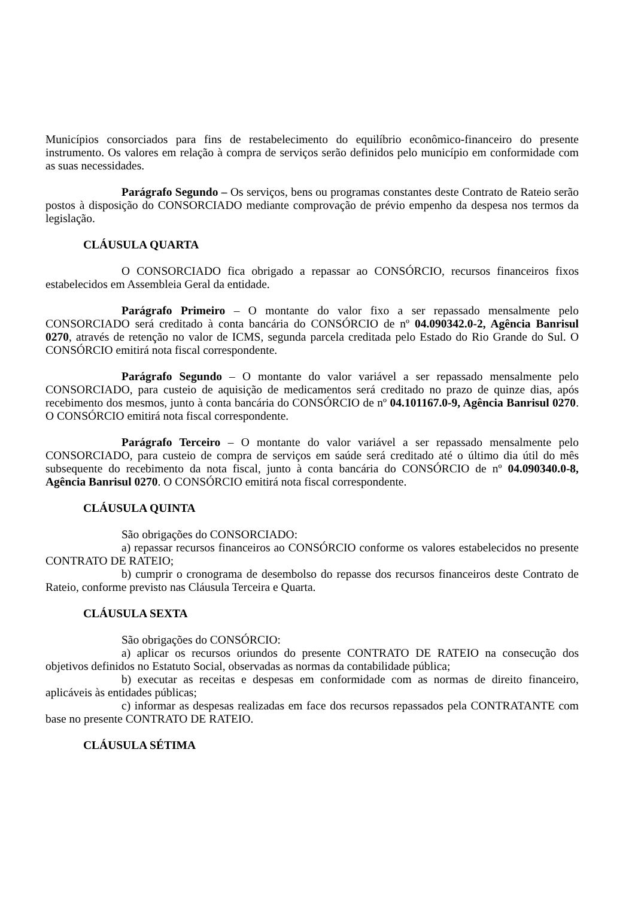Municípios consorciados para fins de restabelecimento do equilíbrio econômico-financeiro do presente instrumento. Os valores em relação à compra de serviços serão definidos pelo município em conformidade com as suas necessidades.
Parágrafo Segundo – Os serviços, bens ou programas constantes deste Contrato de Rateio serão postos à disposição do CONSORCIADO mediante comprovação de prévio empenho da despesa nos termos da legislação.
CLÁUSULA QUARTA
O CONSORCIADO fica obrigado a repassar ao CONSÓRCIO, recursos financeiros fixos estabelecidos em Assembleia Geral da entidade.
Parágrafo Primeiro – O montante do valor fixo a ser repassado mensalmente pelo CONSORCIADO será creditado à conta bancária do CONSÓRCIO de nº 04.090342.0-2, Agência Banrisul 0270, através de retenção no valor de ICMS, segunda parcela creditada pelo Estado do Rio Grande do Sul. O CONSÓRCIO emitirá nota fiscal correspondente.
Parágrafo Segundo – O montante do valor variável a ser repassado mensalmente pelo CONSORCIADO, para custeio de aquisição de medicamentos será creditado no prazo de quinze dias, após recebimento dos mesmos, junto à conta bancária do CONSÓRCIO de nº 04.101167.0-9, Agência Banrisul 0270. O CONSÓRCIO emitirá nota fiscal correspondente.
Parágrafo Terceiro – O montante do valor variável a ser repassado mensalmente pelo CONSORCIADO, para custeio de compra de serviços em saúde será creditado até o último dia útil do mês subsequente do recebimento da nota fiscal, junto à conta bancária do CONSÓRCIO de nº 04.090340.0-8, Agência Banrisul 0270. O CONSÓRCIO emitirá nota fiscal correspondente.
CLÁUSULA QUINTA
São obrigações do CONSORCIADO:
a) repassar recursos financeiros ao CONSÓRCIO conforme os valores estabelecidos no presente CONTRATO DE RATEIO;
b) cumprir o cronograma de desembolso do repasse dos recursos financeiros deste Contrato de Rateio, conforme previsto nas Cláusula Terceira e Quarta.
CLÁUSULA SEXTA
São obrigações do CONSÓRCIO:
a) aplicar os recursos oriundos do presente CONTRATO DE RATEIO na consecução dos objetivos definidos no Estatuto Social, observadas as normas da contabilidade pública;
b) executar as receitas e despesas em conformidade com as normas de direito financeiro, aplicáveis às entidades públicas;
c) informar as despesas realizadas em face dos recursos repassados pela CONTRATANTE com base no presente CONTRATO DE RATEIO.
CLÁUSULA SÉTIMA